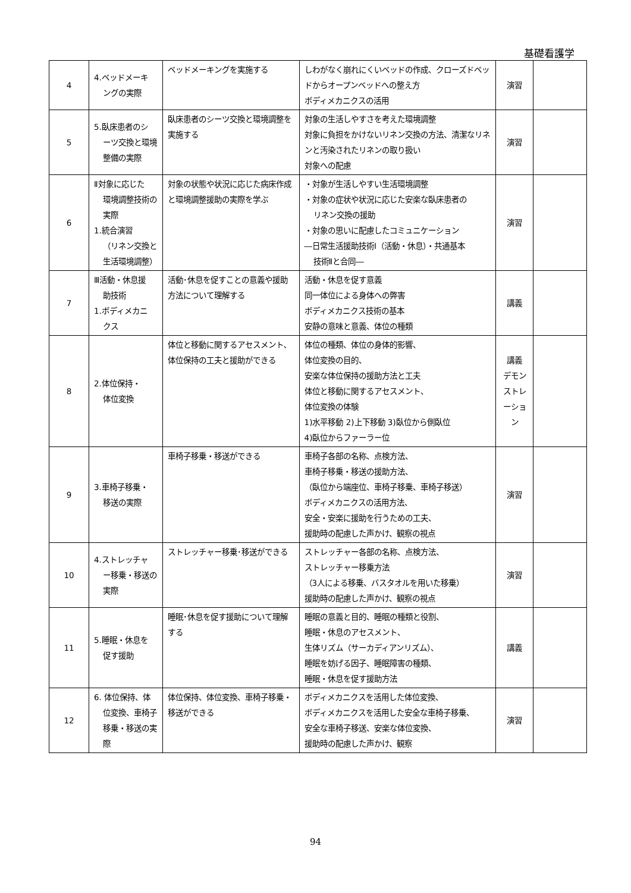基礎看護学
| 4 | 4.ベッドメーキ ングの実際 | ベッドメーキングを実施する | しわがなく崩れにくいベッドの作成、クローズドベッドからオープンベッドへの整え方 ボディメカニクスの活用 | 演習 | |
| 5 | 5.臥床患者のシ ーツ交換と環境整備の実際 | 臥床患者のシーツ交換と環境調整を実施する | 対象の生活しやすさを考えた環境調整 対象に負担をかけないリネン交換の方法、清潔なリネンと汚染されたリネンの取り扱い 対象への配慮 | 演習 | |
| 6 | Ⅱ対象に応じた 環境調整技術の実際 1.統合演習 （リネン交換と生活環境調整） | 対象の状態や状況に応じた病床作成と環境調整援助の実際を学ぶ | ・対象が生活しやすい生活環境調整 ・対象の症状や状況に応じた安楽な臥床患者の リネン交換の援助 ・対象の思いに配慮したコミュニケーション ―日常生活援助技術Ⅰ（活動・休息）・共通基本 技術Ⅱと合同― | 演習 | |
| 7 | Ⅲ活動・休息援 助技術 1.ボディメカニ クス | 活動･休息を促すことの意義や援助方法について理解する | 活動・休息を促す意義 同一体位による身体への弊害 ボディメカニクス技術の基本 安静の意味と意義、体位の種類 | 講義 | |
| 8 | 2.体位保持・ 体位変換 | 体位と移動に関するアセスメント､体位保持の工夫と援助ができる | 体位の種類、体位の身体的影響、 体位変換の目的、 安楽な体位保持の援助方法と工夫 体位と移動に関するアセスメント、 体位変換の体験 1)水平移動 2)上下移動 3)臥位から側臥位 4)臥位からファーラー位 | 講義 デモン ストレ ーショ ン | |
| 9 | 3.車椅子移乗・ 移送の実際 | 車椅子移乗・移送ができる | 車椅子各部の名称、点検方法、 車椅子移乗・移送の援助方法、 （臥位から端座位、車椅子移乗、車椅子移送） ボディメカニクスの活用方法、 安全・安楽に援助を行うための工夫、 援助時の配慮した声かけ、観察の視点 | 演習 | |
| 10 | 4.ストレッチャ ー移乗・移送の実際 | ストレッチャー移乗･移送ができる | ストレッチャー各部の名称、点検方法、 ストレッチャー移乗方法 （3人による移乗、バスタオルを用いた移乗） 援助時の配慮した声かけ、観察の視点 | 演習 | |
| 11 | 5.睡眠・休息を 促す援助 | 睡眠･休息を促す援助について理解する | 睡眠の意義と目的、睡眠の種類と役割、 睡眠・休息のアセスメント、 生体リズム（サーカディアンリズム）、 睡眠を妨げる因子、睡眠障害の種類、 睡眠・休息を促す援助方法 | 講義 | |
| 12 | 6. 体位保持、体 位変換、車椅子移乗・移送の実際 | 体位保持、体位変換、車椅子移乗・移送ができる | ボディメカニクスを活用した体位変換、 ボディメカニクスを活用した安全な車椅子移乗、 安全な車椅子移送、安楽な体位変換、 援助時の配慮した声かけ、観察 | 演習 | |
94